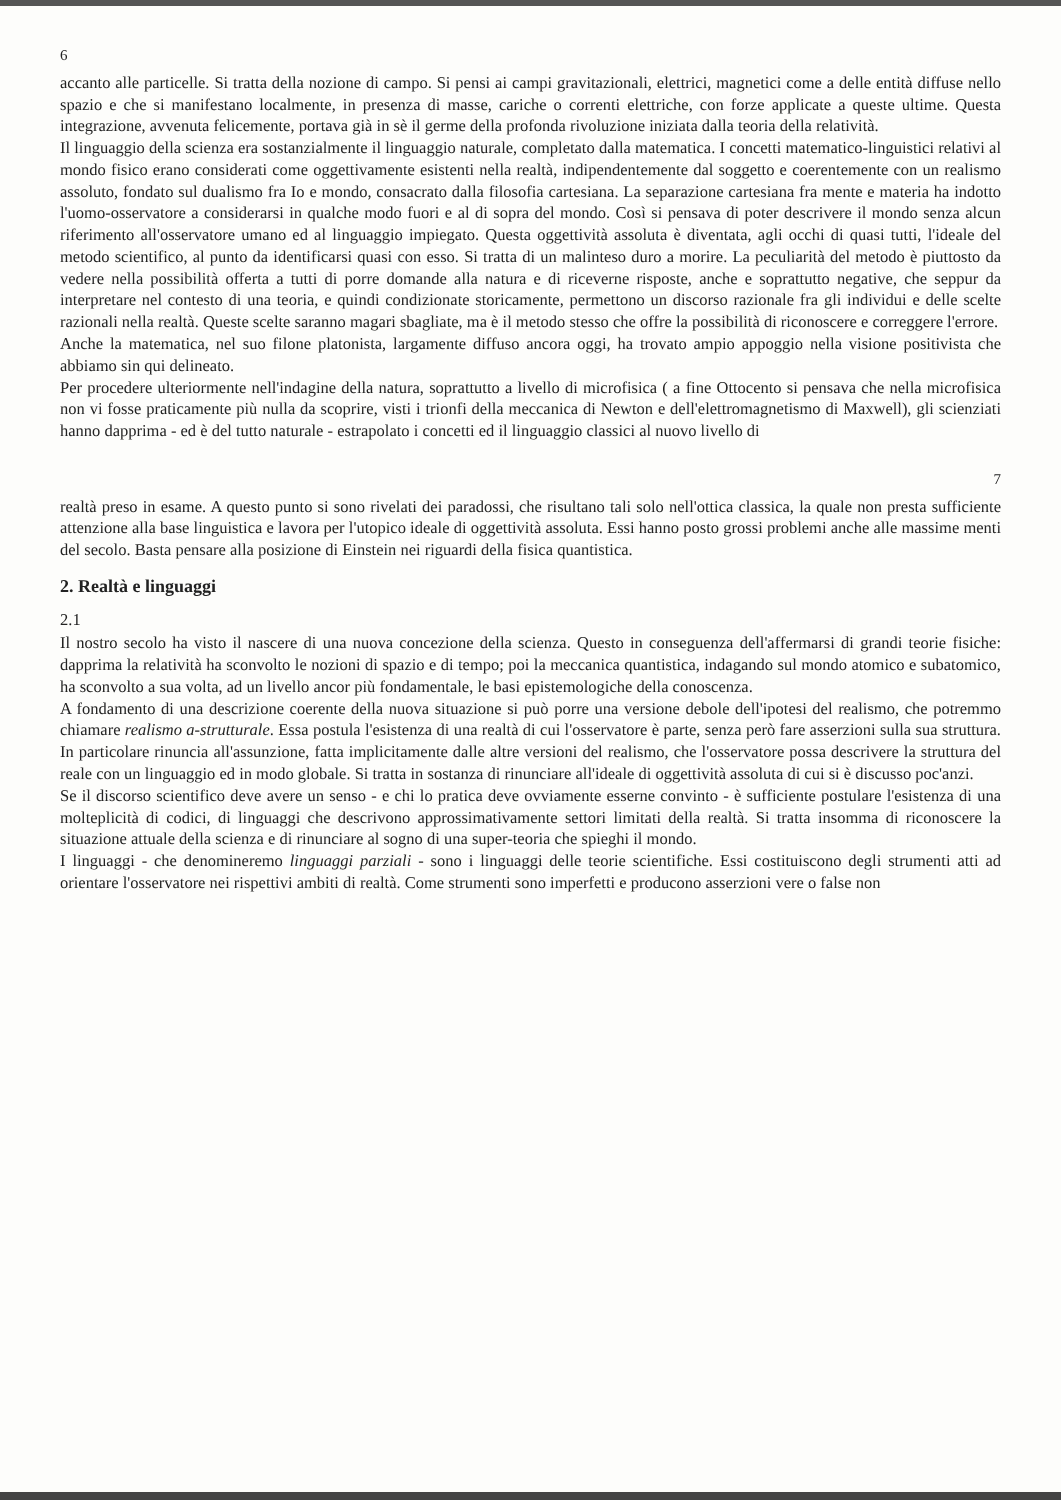6
accanto alle particelle. Si tratta della nozione di campo. Si pensi ai campi gravitazionali, elettrici, magnetici come a delle entità diffuse nello spazio e che si manifestano localmente, in presenza di masse, cariche o correnti elettriche, con forze applicate a queste ultime. Questa integrazione, avvenuta felicemente, portava già in sè il germe della profonda rivoluzione iniziata dalla teoria della relatività.
Il linguaggio della scienza era sostanzialmente il linguaggio naturale, completato dalla matematica. I concetti matematico-linguistici relativi al mondo fisico erano considerati come oggettivamente esistenti nella realtà, indipendentemente dal soggetto e coerentemente con un realismo assoluto, fondato sul dualismo fra Io e mondo, consacrato dalla filosofia cartesiana. La separazione cartesiana fra mente e materia ha indotto l'uomo-osservatore a considerarsi in qualche modo fuori e al di sopra del mondo. Così si pensava di poter descrivere il mondo senza alcun riferimento all'osservatore umano ed al linguaggio impiegato. Questa oggettività assoluta è diventata, agli occhi di quasi tutti, l'ideale del metodo scientifico, al punto da identificarsi quasi con esso. Si tratta di un malinteso duro a morire. La peculiarità del metodo è piuttosto da vedere nella possibilità offerta a tutti di porre domande alla natura e di riceverne risposte, anche e soprattutto negative, che seppur da interpretare nel contesto di una teoria, e quindi condizionate storicamente, permettono un discorso razionale fra gli individui e delle scelte razionali nella realtà. Queste scelte saranno magari sbagliate, ma è il metodo stesso che offre la possibilità di riconoscere e correggere l'errore.
Anche la matematica, nel suo filone platonista, largamente diffuso ancora oggi, ha trovato ampio appoggio nella visione positivista che abbiamo sin qui delineato.
Per procedere ulteriormente nell'indagine della natura, soprattutto a livello di microfisica ( a fine Ottocento si pensava che nella microfisica non vi fosse praticamente più nulla da scoprire, visti i trionfi della meccanica di Newton e dell'elettromagnetismo di Maxwell), gli scienziati hanno dapprima - ed è del tutto naturale - estrapolato i concetti ed il linguaggio classici al nuovo livello di
7
realtà preso in esame. A questo punto si sono rivelati dei paradossi, che risultano tali solo nell'ottica classica, la quale non presta sufficiente attenzione alla base linguistica e lavora per l'utopico ideale di oggettività assoluta. Essi hanno posto grossi problemi anche alle massime menti del secolo. Basta pensare alla posizione di Einstein nei riguardi della fisica quantistica.
2. Realtà e linguaggi
2.1
Il nostro secolo ha visto il nascere di una nuova concezione della scienza. Questo in conseguenza dell'affermarsi di grandi teorie fisiche: dapprima la relatività ha sconvolto le nozioni di spazio e di tempo; poi la meccanica quantistica, indagando sul mondo atomico e subatomico, ha sconvolto a sua volta, ad un livello ancor più fondamentale, le basi epistemologiche della conoscenza.
A fondamento di una descrizione coerente della nuova situazione si può porre una versione debole dell'ipotesi del realismo, che potremmo chiamare realismo a-strutturale. Essa postula l'esistenza di una realtà di cui l'osservatore è parte, senza però fare asserzioni sulla sua struttura. In particolare rinuncia all'assunzione, fatta implicitamente dalle altre versioni del realismo, che l'osservatore possa descrivere la struttura del reale con un linguaggio ed in modo globale. Si tratta in sostanza di rinunciare all'ideale di oggettività assoluta di cui si è discusso poc'anzi.
Se il discorso scientifico deve avere un senso - e chi lo pratica deve ovviamente esserne convinto - è sufficiente postulare l'esistenza di una molteplicità di codici, di linguaggi che descrivono approssimativamente settori limitati della realtà. Si tratta insomma di riconoscere la situazione attuale della scienza e di rinunciare al sogno di una super-teoria che spieghi il mondo.
I linguaggi - che denomineremo linguaggi parziali - sono i linguaggi delle teorie scientifiche. Essi costituiscono degli strumenti atti ad orientare l'osservatore nei rispettivi ambiti di realtà. Come strumenti sono imperfetti e producono asserzioni vere o false non